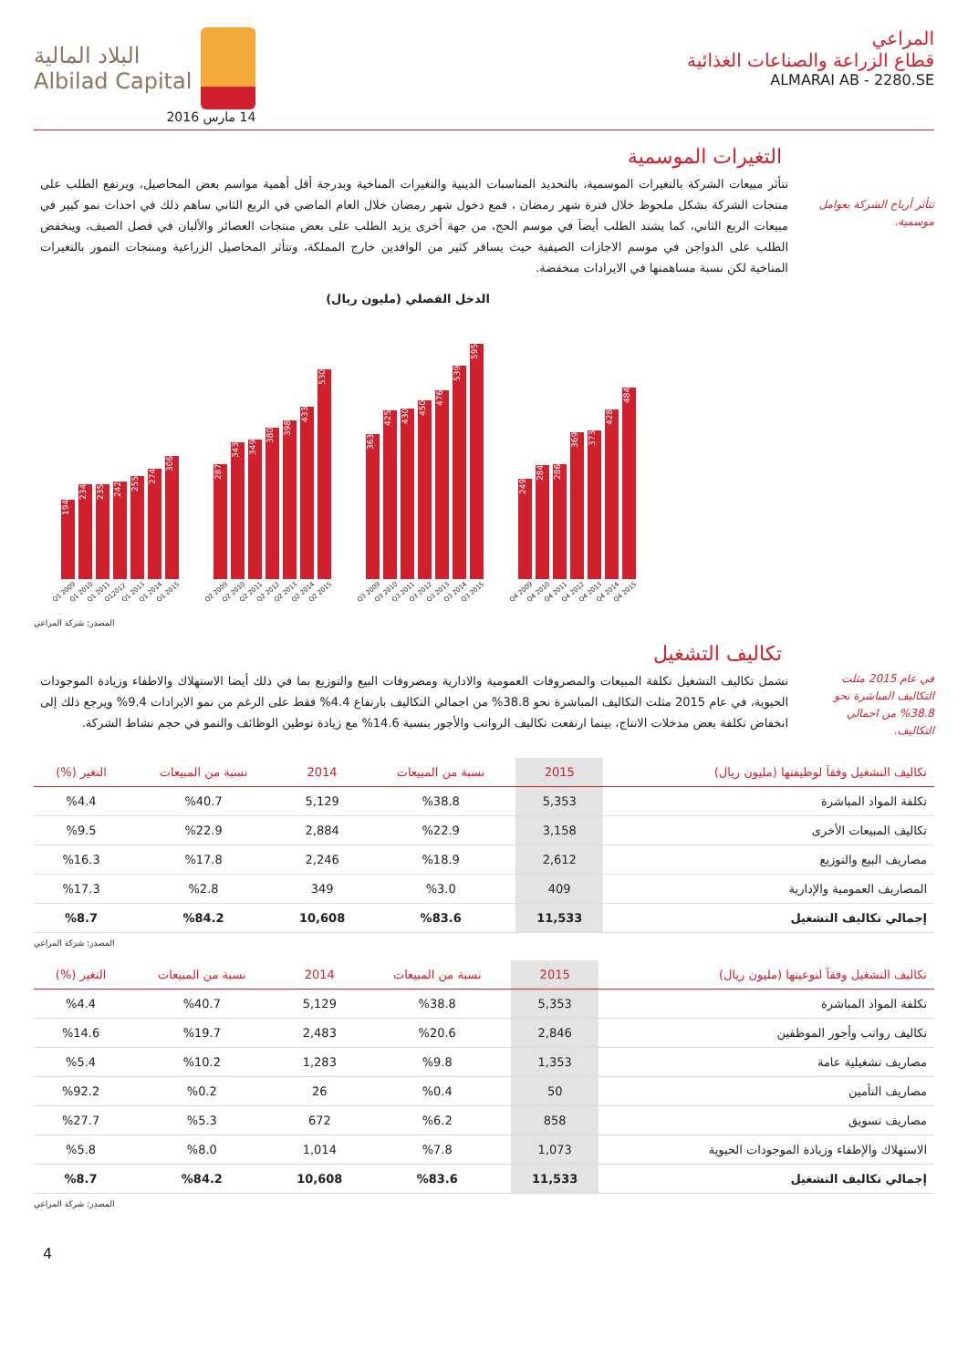المراعي
قطاع الزراعة والصناعات الغذائية
ALMARAI AB - 2280.SE
البلاد المالية
Albilad Capital
14 مارس 2016
التغيرات الموسمية
تتأثر أرباح الشركة بعوامل موسمية.
تتأثر مبيعات الشركة بالتغيرات الموسمية، بالتحديد المناسبات الدينية والتغيرات المناخية وبدرجة أقل أهمية مواسم بعض المحاصيل، ويرتفع الطلب على منتجات الشركة بشكل ملحوظ خلال فترة شهر رمضان ، فمع دخول شهر رمضان خلال العام الماضي في الربع الثاني ساهم ذلك في احداث نمو كبير في مبيعات الربع الثاني، كما يشتد الطلب أيضآ في موسم الحج، من جهة أخرى يزيد الطلب على بعض منتجات العصائر والألبان في فصل الصيف، وينخفض الطلب على الدواجن في موسم الاجازات الصيفية حيث يسافر كثير من الوافدين خارج المملكة، وتتأثر المحاصيل الزراعية ومنتجات التمور بالتغيرات المناخية لكن نسبة مساهمتها في الايرادات منخفضة.
الدخل الفصلي (مليون ريال)
194
234
235
242
255
274
306
287
343
349
380
398
433
530
363
425
430
450
476
539
595
249
284
286
369
373
428
484
Q1 2009 Q1 2010 Q1 2011 Q12012 Q1 2013 Q1 2014 Q1 2015 Q2 2009 Q2 2010 Q2 2011 Q2 2012 Q2 2013 Q2 2014 Q2 2015 Q3 2009 Q3 2010 Q3 2011 Q3 2012 Q3 2013 Q3 2014 Q3 2015 Q4 2009 Q4 2010 Q4 2011 Q4 2012 Q4 2013 Q4 2014 Q4 2015
المصدر: شركة المراعي
تكاليف التشغيل
في عام 2015 مثلت التكاليف المباشرة نحو 38.8% من اجمالي التكاليف.
تشمل تكاليف التشغيل تكلفة المبيعات والمصروفات العمومية والادارية ومصروفات البيع والتوزيع بما في ذلك أيضا الاستهلاك والاطفاء وزيادة الموجودات الحيوية، في عام 2015 مثلت التكاليف المباشرة نحو 38.8% من اجمالي التكاليف بارتفاع 4.4% فقط على الرغم من نمو الايرادات 9.4% ويرجع ذلك إلى انخفاض تكلفة بعض مدخلات الانتاج، بينما ارتفعت تكاليف الرواتب والأجور بنسبة 14.6% مع زيادة توطين الوظائف والنمو في حجم نشاط الشركة.
| تكاليف التشغيل وفقآ لوظيفتها (مليون ريال) | 2015 | نسبة من المبيعات | 2014 | نسبة من المبيعات | التغير (%) |
| --- | --- | --- | --- | --- | --- |
| تكلفة المواد المباشرة | 5,353 | %38.8 | 5,129 | %40.7 | %4.4 |
| تكاليف المبيعات الأخرى | 3,158 | %22.9 | 2,884 | %22.9 | %9.5 |
| مصاريف البيع والتوزيع | 2,612 | %18.9 | 2,246 | %17.8 | %16.3 |
| المصاريف العمومية والإدارية | 409 | %3.0 | 349 | %2.8 | %17.3 |
| إجمالي تكاليف التشغيل | 11,533 | %83.6 | 10,608 | %84.2 | %8.7 |
المصدر: شركة المراعي
| تكاليف التشغيل وفقآ لنوعيتها (مليون ريال) | 2015 | نسبة من المبيعات | 2014 | نسبة من المبيعات | التغير (%) |
| --- | --- | --- | --- | --- | --- |
| تكلفة المواد المباشرة | 5,353 | %38.8 | 5,129 | %40.7 | %4.4 |
| تكاليف رواتب وأجور الموظفين | 2,846 | %20.6 | 2,483 | %19.7 | %14.6 |
| مصاريف تشغيلية عامة | 1,353 | %9.8 | 1,283 | %10.2 | %5.4 |
| مصاريف التأمين | 50 | %0.4 | 26 | %0.2 | %92.2 |
| مصاريف تسويق | 858 | %6.2 | 672 | %5.3 | %27.7 |
| الاستهلاك والإطفاء وزيادة الموجودات الحيوية | 1,073 | %7.8 | 1,014 | %8.0 | %5.8 |
| إجمالي تكاليف التشغيل | 11,533 | %83.6 | 10,608 | %84.2 | %8.7 |
المصدر: شركة المراعي
4